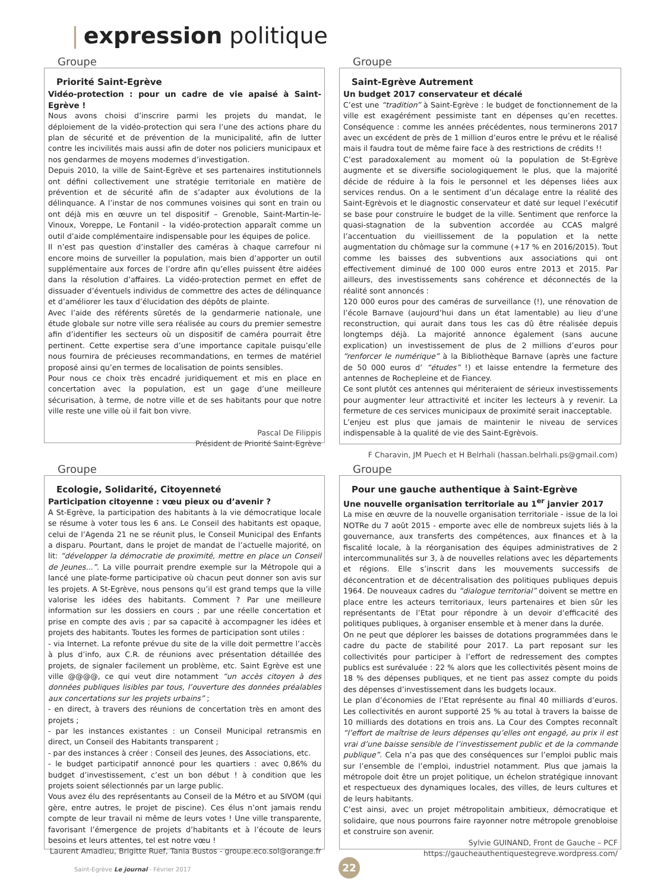| expression politique
Groupe
Priorité Saint-Egrève
Vidéo-protection : pour un cadre de vie apaisé à Saint-Egrève !
Nous avons choisi d’inscrire parmi les projets du mandat, le déploiement de la vidéo-protection qui sera l’une des actions phare du plan de sécurité et de prévention de la municipalité, afin de lutter contre les incivilités mais aussi afin de doter nos policiers municipaux et nos gendarmes de moyens modernes d’investigation.
Depuis 2010, la ville de Saint-Egrève et ses partenaires institutionnels ont défini collectivement une stratégie territoriale en matière de prévention et de sécurité afin de s’adapter aux évolutions de la délinquance. A l’instar de nos communes voisines qui sont en train ou ont déjà mis en œuvre un tel dispositif – Grenoble, Saint-Martin-le-Vinoux, Voreppe, Le Fontanil - la vidéo-protection apparaît comme un outil d’aide complémentaire indispensable pour les équipes de police.
Il n’est pas question d’installer des caméras à chaque carrefour ni encore moins de surveiller la population, mais bien d’apporter un outil supplémentaire aux forces de l’ordre afin qu’elles puissent être aidées dans la résolution d’affaires. La vidéo-protection permet en effet de dissuader d’éventuels individus de commettre des actes de délinquance et d’améliorer les taux d’élucidation des dépôts de plainte.
Avec l’aide des référents sûretés de la gendarmerie nationale, une étude globale sur notre ville sera réalisée au cours du premier semestre afin d’identifier les secteurs où un dispositif de caméra pourrait être pertinent. Cette expertise sera d’une importance capitale puisqu’elle nous fournira de précieuses recommandations, en termes de matériel proposé ainsi qu’en termes de localisation de points sensibles.
Pour nous ce choix très encadré juridiquement et mis en place en concertation avec la population, est un gage d’une meilleure sécurisation, à terme, de notre ville et de ses habitants pour que notre ville reste une ville où il fait bon vivre.
Pascal De Filippis
Président de Priorité Saint-Egrève
Groupe
Saint-Egrève Autrement
Un budget 2017 conservateur et décalé
C’est une “tradition” à Saint-Egrève : le budget de fonctionnement de la ville est exagérément pessimiste tant en dépenses qu’en recettes. Conséquence : comme les années précédentes, nous terminerons 2017 avec un excédent de près de 1 million d’euros entre le prévu et le réalisé mais il faudra tout de même faire face à des restrictions de crédits !!
C’est paradoxalement au moment où la population de St-Egrève augmente et se diversifie sociologiquement le plus, que la majorité décide de réduire à la fois le personnel et les dépenses liées aux services rendus. On a le sentiment d’un décalage entre la réalité des Saint-Egrèvois et le diagnostic conservateur et daté sur lequel l’exécutif se base pour construire le budget de la ville. Sentiment que renforce la quasi-stagnation de la subvention accordée au CCAS malgré l’accentuation du vieillissement de la population et la nette augmentation du chômage sur la commune (+17 % en 2016/2015). Tout comme les baisses des subventions aux associations qui ont effectivement diminué de 100 000 euros entre 2013 et 2015. Par ailleurs, des investissements sans cohérence et déconnectés de la réalité sont annoncés :
120 000 euros pour des caméras de surveillance (!), une rénovation de l’école Barnave (aujourd’hui dans un état lamentable) au lieu d’une reconstruction, qui aurait dans tous les cas dû être réalisée depuis longtemps déjà. La majorité annonce également (sans aucune explication) un investissement de plus de 2 millions d’euros pour “renforcer le numérique” à la Bibliothèque Barnave (après une facture de 50 000 euros d’ “études” !) et laisse entendre la fermeture des antennes de Rochepleine et de Fiancey.
Ce sont plutôt ces antennes qui mériteraient de sérieux investissements pour augmenter leur attractivité et inciter les lecteurs à y revenir. La fermeture de ces services municipaux de proximité serait inacceptable.
L’enjeu est plus que jamais de maintenir le niveau de services indispensable à la qualité de vie des Saint-Egrèvois.
F Charavin, JM Puech et H Belrhali (hassan.belrhali.ps@gmail.com)
Groupe
Ecologie, Solidarité, Citoyenneté
Participation citoyenne : vœu pieux ou d’avenir ?
A St-Egrève, la participation des habitants à la vie démocratique locale se résume à voter tous les 6 ans. Le Conseil des habitants est opaque, celui de l’Agenda 21 ne se réunit plus, le Conseil Municipal des Enfants a disparu. Pourtant, dans le projet de mandat de l’actuelle majorité, on lit: “développer la démocratie de proximité, mettre en place un Conseil de Jeunes...”. La ville pourrait prendre exemple sur la Métropole qui a lancé une plate-forme participative où chacun peut donner son avis sur les projets. A St-Egrève, nous pensons qu’il est grand temps que la ville valorise les idées des habitants. Comment ? Par une meilleure information sur les dossiers en cours ; par une réelle concertation et prise en compte des avis ; par sa capacité à accompagner les idées et projets des habitants. Toutes les formes de participation sont utiles :
- via Internet. La refonte prévue du site de la ville doit permettre l’accès à plus d’info, aux C.R. de réunions avec présentation détaillée des projets, de signaler facilement un problème, etc. Saint Egrève est une ville @@@@, ce qui veut dire notamment “un accès citoyen à des données publiques lisibles par tous, l’ouverture des données préalables aux concertations sur les projets urbains” ;
- en direct, à travers des réunions de concertation très en amont des projets ;
- par les instances existantes : un Conseil Municipal retransmis en direct, un Conseil des Habitants transparent ;
- par des instances à créer : Conseil des Jeunes, des Associations, etc.
- le budget participatif annoncé pour les quartiers : avec 0,86% du budget d’investissement, c’est un bon début ! à condition que les projets soient sélectionnés par un large public.
Vous avez élu des représentants au Conseil de la Métro et au SIVOM (qui gère, entre autres, le projet de piscine). Ces élus n’ont jamais rendu compte de leur travail ni même de leurs votes ! Une ville transparente, favorisant l’émergence de projets d’habitants et à l’écoute de leurs besoins et leurs attentes, tel est notre vœu !
Laurent Amadieu, Brigitte Ruef, Tania Bustos - groupe.eco.sol@orange.fr
Groupe
Pour une gauche authentique à Saint-Egrève
Une nouvelle organisation territoriale au 1<sup>er</sup> janvier 2017
La mise en œuvre de la nouvelle organisation territoriale - issue de la loi NOTRe du 7 août 2015 - emporte avec elle de nombreux sujets liés à la gouvernance, aux transferts des compétences, aux finances et à la fiscalité locale, à la réorganisation des équipes administratives de 2 intercommunalités sur 3, à de nouvelles relations avec les départements et régions. Elle s’inscrit dans les mouvements successifs de déconcentration et de décentralisation des politiques publiques depuis 1964. De nouveaux cadres du “dialogue territorial” doivent se mettre en place entre les acteurs territoriaux, leurs partenaires et bien sûr les représentants de l’Etat pour répondre à un devoir d’efficacité des politiques publiques, à organiser ensemble et à mener dans la durée.
On ne peut que déplorer les baisses de dotations programmées dans le cadre du pacte de stabilité pour 2017. La part reposant sur les collectivités pour participer à l’effort de redressement des comptes publics est surévaluée : 22 % alors que les collectivités pèsent moins de 18 % des dépenses publiques, et ne tient pas assez compte du poids des dépenses d’investissement dans les budgets locaux.
Le plan d’économies de l’Etat représente au final 40 milliards d’euros. Les collectivités en auront supporté 25 % au total à travers la baisse de 10 milliards des dotations en trois ans. La Cour des Comptes reconnaît “l’effort de maîtrise de leurs dépenses qu’elles ont engagé, au prix il est vrai d’une baisse sensible de l’investissement public et de la commande publique”. Cela n’a pas que des conséquences sur l’emploi public mais sur l’ensemble de l’emploi, industriel notamment. Plus que jamais la métropole doit être un projet politique, un échelon stratégique innovant et respectueux des dynamiques locales, des villes, de leurs cultures et de leurs habitants.
C’est ainsi, avec un projet métropolitain ambitieux, démocratique et solidaire, que nous pourrons faire rayonner notre métropole grenobloise et construire son avenir.
Sylvie GUINAND, Front de Gauche – PCF
https://gaucheauthentiquestegreve.wordpress.com/
Saint-Egrève Le journal - Février 2017
22